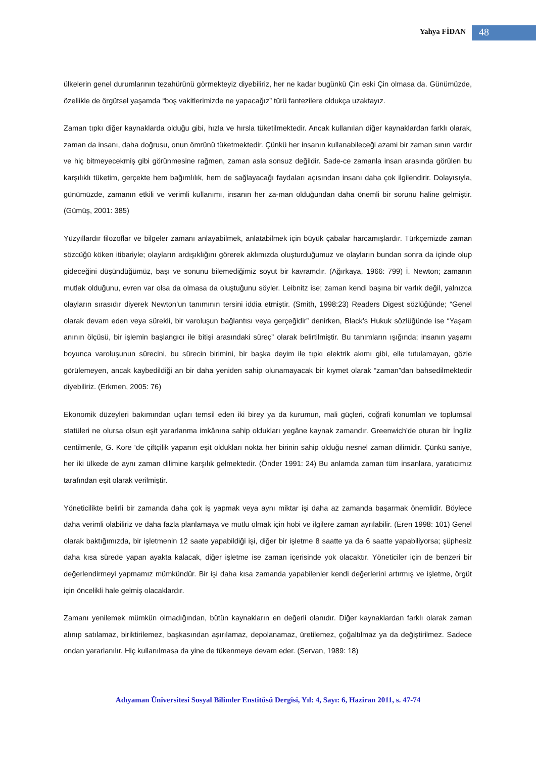Yahya FİDAN
48
ülkelerin genel durumlarının tezahürünü görmekteyiz diyebiliriz, her ne kadar bugünkü Çin eski Çin olmasa da. Günümüzde, özellikle de örgütsel yaşamda “boş vakitlerimizde ne yapacağız” türü fantezilere oldukça uzaktayız.
Zaman tıpkı diğer kaynaklarda olduğu gibi, hızla ve hırsla tüketilmektedir. Ancak kullanılan diğer kaynaklardan farklı olarak, zaman da insanı, daha doğrusu, onun ömrünü tüketmektedir. Çünkü her insanın kullanabileceği azami bir zaman sınırı vardır ve hiç bitmeyecekmiş gibi görünmesine rağmen, zaman asla sonsuz değildir. Sade-ce zamanla insan arasında görülen bu karşılıklı tüketim, gerçekte hem bağımlılık, hem de sağlayacağı faydaları açısından insanı daha çok ilgilendirir. Dolayısıyla, günümüzde, zamanın etkili ve verimli kullanımı, insanın her za-man olduğundan daha önemli bir sorunu haline gelmiştir. (Gümüş, 2001: 385)
Yüzyıllardır filozoflar ve bilgeler zamanı anlayabilmek, anlatabilmek için büyük çabalar harcamışlardır. Türkçemizde zaman sözcüğü köken itibariyle; olayların ardışıklığını görerek aklımızda oluşturduğumuz ve olayların bundan sonra da içinde olup gideceğini düşündüğümüz, başı ve sonunu bilemediğimiz soyut bir kavramdır. (Ağırkaya, 1966: 799) İ. Newton; zamanın mutlak olduğunu, evren var olsa da olmasa da oluştuğunu söyler. Leibnitz ise; zaman kendi başına bir varlık değil, yalnızca olayların sırasıdır diyerek Newton’un tanımının tersini iddia etmiştir. (Smith, 1998:23) Readers Digest sözlüğünde; “Genel olarak devam eden veya sürekli, bir varoluşun bağlantısı veya gerçeğidir” denirken, Black’s Hukuk sözlüğünde ise “Yaşam anının ölçüsü, bir işlemin başlangıcı ile bitişi arasındaki süreç” olarak belirtilmiştir. Bu tanımların ışığında; insanın yaşamı boyunca varoluşunun sürecini, bu sürecin birimini, bir başka deyim ile tıpkı elektrik akımı gibi, elle tutulamayan, gözle görülemeyen, ancak kaybedildiği an bir daha yeniden sahip olunamayacak bir kıymet olarak “zaman”dan bahsedilmektedir diyebiliriz. (Erkmen, 2005: 76)
Ekonomik düzeyleri bakımından uçları temsil eden iki birey ya da kurumun, mali güçleri, coğrafi konumları ve toplumsal statüleri ne olursa olsun eşit yararlanma imkânına sahip oldukları yegâne kaynak zamandır. Greenwich’de oturan bir İngiliz centilmenle, G. Kore ‘de çiftçilik yapanın eşit oldukları nokta her birinin sahip olduğu nesnel zaman dilimidir. Çünkü saniye, her iki ülkede de aynı zaman dilimine karşılık gelmektedir. (Önder 1991: 24) Bu anlamda zaman tüm insanlara, yaratıcımız tarafından eşit olarak verilmiştir.
Yöneticilikte belirli bir zamanda daha çok iş yapmak veya aynı miktar işi daha az zamanda başarmak önemlidir. Böylece daha verimli olabiliriz ve daha fazla planlamaya ve mutlu olmak için hobi ve ilgilere zaman ayrılabilir. (Eren 1998: 101) Genel olarak baktığımızda, bir işletmenin 12 saate yapabildiği işi, diğer bir işletme 8 saatte ya da 6 saatte yapabiliyorsa; şüphesiz daha kısa sürede yapan ayakta kalacak, diğer işletme ise zaman içerisinde yok olacaktır. Yöneticiler için de benzeri bir değerlendirmeyi yapmamız mümkündür. Bir işi daha kısa zamanda yapabilenler kendi değerlerini artırmış ve işletme, örgüt için öncelikli hale gelmiş olacaklardır.
Zamanı yenilemek mümkün olmadığından, bütün kaynakların en değerli olanıdır. Diğer kaynaklardan farklı olarak zaman alınıp satılamaz, biriktirilemez, başkasından aşırılamaz, depolanamaz, üretilemez, çoğaltılmaz ya da değiştirilmez. Sadece ondan yararlanılır. Hiç kullanılmasa da yine de tükenmeye devam eder. (Servan, 1989: 18)
Adıyaman Üniversitesi Sosyal Bilimler Enstitüsü Dergisi, Yıl: 4, Sayı: 6, Haziran 2011, s. 47-74